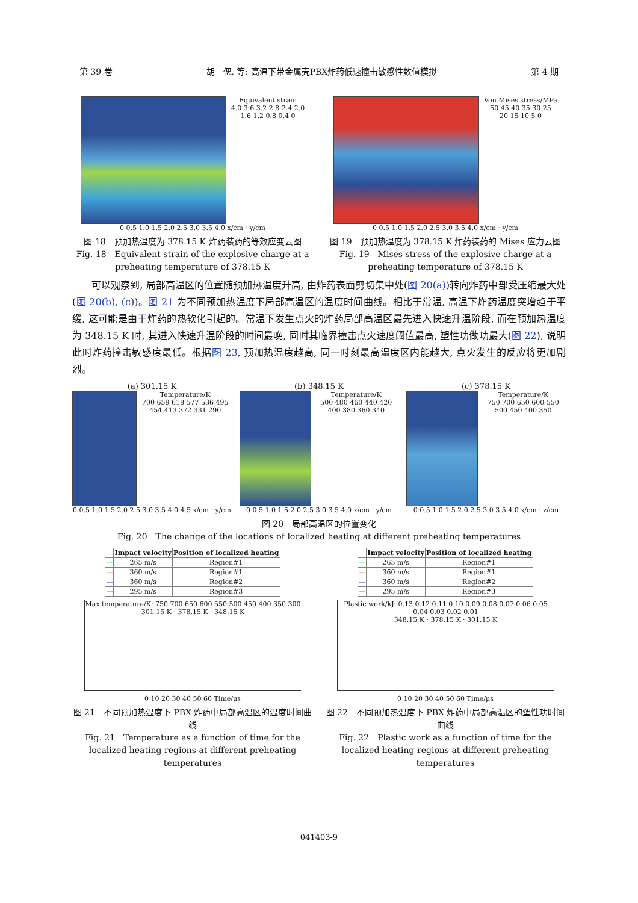第 39 卷 胡　偲, 等: 高温下带金属壳PBX炸药低速撞击敏感性数值模拟 第 4 期
Equivalent strain
4.0 3.6 3.2 2.8 2.4 2.0
1.6 1.2 0.8 0.4 0
0 0.5 1.0 1.5 2.0 2.5 3.0 3.5 4.0 x/cm · y/cm
图 18　预加热温度为 378.15 K 炸药装药的等效应变云图
Fig. 18　Equivalent strain of the explosive charge at a preheating temperature of 378.15 K
Von Mises stress/MPa
50 45 40 35 30 25
20 15 10 5 0
0 0.5 1.0 1.5 2.0 2.5 3.0 3.5 4.0 x/cm · y/cm
图 19　预加热温度为 378.15 K 炸药装药的 Mises 应力云图
Fig. 19　Mises stress of the explosive charge at a preheating temperature of 378.15 K
可以观察到, 局部高温区的位置随预加热温度升高, 由炸药表面剪切集中处(图 20(a))转向炸药中部受压缩最大处(图 20(b), (c))。图 21 为不同预加热温度下局部高温区的温度时间曲线。相比于常温, 高温下炸药温度突增趋于平缓, 这可能是由于炸药的热软化引起的。常温下发生点火的炸药局部高温区最先进入快速升温阶段, 而在预加热温度为 348.15 K 时, 其进入快速升温阶段的时间最晚, 同时其临界撞击点火速度阈值最高, 塑性功做功最大(图 22), 说明此时炸药撞击敏感度最低。根据图 23, 预加热温度越高, 同一时刻最高温度区内能越大, 点火发生的反应将更加剧烈。
(a) 301.15 K
Temperature/K
700 659 618 577 536 495 454 413 372 331 290
0 0.5 1.0 1.5 2.0 2.5 3.0 3.5 4.0 4.5 x/cm · y/cm
(b) 348.15 K
Temperature/K
500 480 460 440 420 400 380 360 340
0 0.5 1.0 1.5 2.0 2.5 3.0 3.5 4.0 x/cm · y/cm
(c) 378.15 K
Temperature/K
750 700 650 600 550 500 450 400 350
0 0.5 1.0 1.5 2.0 2.5 3.0 3.5 4.0 x/cm · z/cm
图 20　局部高温区的位置变化
Fig. 20　The change of the locations of localized heating at different preheating temperatures
| | Impact velocity | Position of localized heating |
| --- | --- | --- |
| — | 265 m/s | Region#1 |
| — | 360 m/s | Region#1 |
| — | 360 m/s | Region#2 |
| — | 295 m/s | Region#3 |
Max temperature/K: 750 700 650 600 550 500 450 400 350 300
301.15 K · 378.15 K · 348.15 K
0 10 20 30 40 50 60 Time/μs
图 21　不同预加热温度下 PBX 炸药中局部高温区的温度时间曲线
Fig. 21　Temperature as a function of time for the localized heating regions at different preheating temperatures
| | Impact velocity | Position of localized heating |
| --- | --- | --- |
| — | 265 m/s | Region#1 |
| — | 360 m/s | Region#1 |
| — | 360 m/s | Region#2 |
| — | 295 m/s | Region#3 |
Plastic work/kJ: 0.13 0.12 0.11 0.10 0.09 0.08 0.07 0.06 0.05 0.04 0.03 0.02 0.01
348.15 K · 378.15 K · 301.15 K
0 10 20 30 40 50 60 Time/μs
图 22　不同预加热温度下 PBX 炸药中局部高温区的塑性功时间曲线
Fig. 22　Plastic work as a function of time for the localized heating regions at different preheating temperatures
041403-9